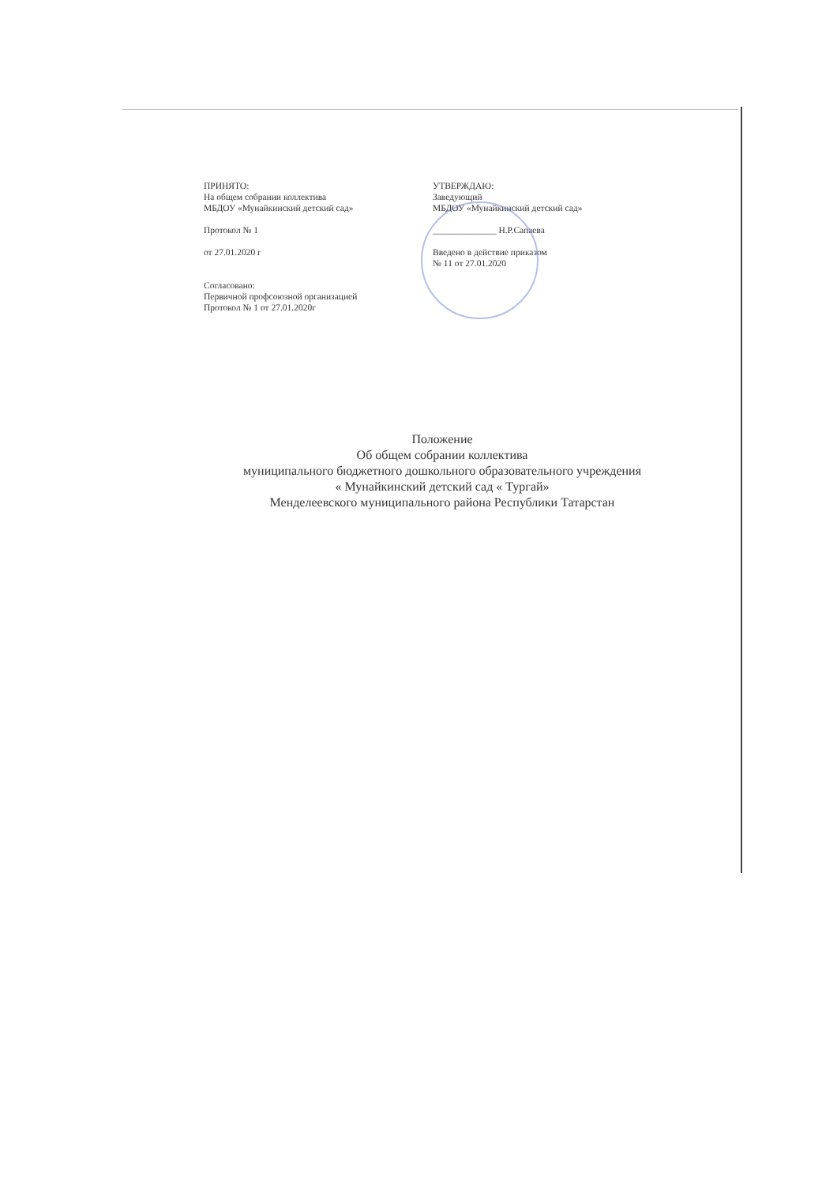ПРИНЯТО:
На общем собрании коллектива
МБДОУ «Мунайкинский детский сад»
Протокол № 1
от 27.01.2020 г
Согласовано:
Первичной профсоюзной организацией
Протокол № 1 от 27.01.2020г
УТВЕРЖДАЮ:
Заведующий
МБДОУ «Мунайкинский детский сад»
______________ Н.Р.Сапаева
Введено в действие приказом
№ 11 от 27.01.2020
Положение
Об общем собрании коллектива
муниципального бюджетного дошкольного образовательного учреждения
« Мунайкинский детский сад « Тургай»
Менделеевского муниципального района Республики Татарстан